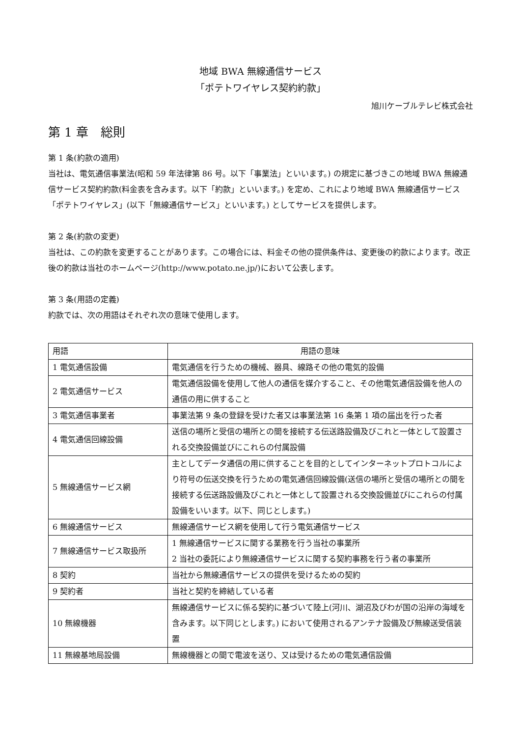地域 BWA 無線通信サービス
「ポテトワイヤレス契約約款」
旭川ケーブルテレビ株式会社
第 1 章　総則
第 1 条(約款の適用)
当社は、電気通信事業法(昭和 59 年法律第 86 号。以下「事業法」といいます。) の規定に基づきこの地域 BWA 無線通信サービス契約約款(料金表を含みます。以下「約款」といいます。) を定め、これにより地域 BWA 無線通信サービス「ポテトワイヤレス」(以下「無線通信サービス」といいます。) としてサービスを提供します。
第 2 条(約款の変更)
当社は、この約款を変更することがあります。この場合には、料金その他の提供条件は、変更後の約款によります。改正後の約款は当社のホームページ(http://www.potato.ne.jp/)において公表します。
第 3 条(用語の定義)
約款では、次の用語はそれぞれ次の意味で使用します。
| 用語 | 用語の意味 |
| 1 電気通信設備 | 電気通信を行うための機械、器具、線路その他の電気的設備 |
| 2 電気通信サービス | 電気通信設備を使用して他人の通信を媒介すること、その他電気通信設備を他人の通信の用に供すること |
| 3 電気通信事業者 | 事業法第 9 条の登録を受けた者又は事業法第 16 条第 1 項の届出を行った者 |
| 4 電気通信回線設備 | 送信の場所と受信の場所との間を接続する伝送路設備及びこれと一体として設置される交換設備並びにこれらの付属設備 |
| 5 無線通信サービス網 | 主としてデータ通信の用に供することを目的としてインターネットプロトコルにより符号の伝送交換を行うための電気通信回線設備(送信の場所と受信の場所との間を接続する伝送路設備及びこれと一体として設置される交換設備並びにこれらの付属設備をいいます。以下、同じとします。) |
| 6 無線通信サービス | 無線通信サービス網を使用して行う電気通信サービス |
| 7 無線通信サービス取扱所 | 1 無線通信サービスに関する業務を行う当社の事業所 2 当社の委託により無線通信サービスに関する契約事務を行う者の事業所 |
| 8 契約 | 当社から無線通信サービスの提供を受けるための契約 |
| 9 契約者 | 当社と契約を締結している者 |
| 10 無線機器 | 無線通信サービスに係る契約に基づいて陸上(河川、湖沼及びわが国の沿岸の海域を含みます。以下同じとします。) において使用されるアンテナ設備及び無線送受信装置 |
| 11 無線基地局設備 | 無線機器との間で電波を送り、又は受けるための電気通信設備 |